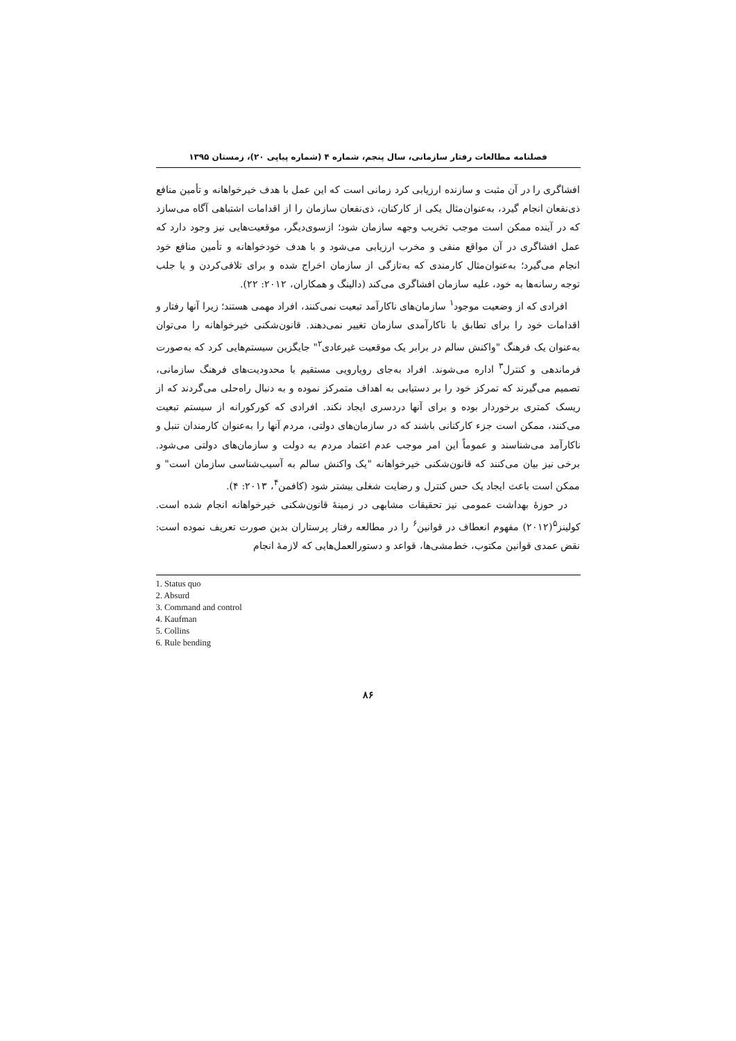فصلنامه مطالعات رفتار سازمانی، سال پنجم، شماره ۴ (شماره پیاپی ۲۰)، زمستان ۱۳۹۵
افشاگری را در آن مثبت و سازنده ارزیابی کرد زمانی است که این عمل با هدف خیرخواهانه و تأمین منافع ذی‌نفعان انجام گیرد، به‌عنوان‌مثال یکی از کارکنان، ذی‌نفعان سازمان را از اقدامات اشتباهی آگاه می‌سازد که در آینده ممکن است موجب تخریب وجهه سازمان شود؛ ازسوی‌دیگر، موقعیت‌هایی نیز وجود دارد که عمل افشاگری در آن مواقع منفی و مخرب ارزیابی می‌شود و با هدف خودخواهانه و تأمین منافع خود انجام می‌گیرد؛ به‌عنوان‌مثال کارمندی که به‌تازگی از سازمان اخراج شده و برای تلافی‌کردن و یا جلب توجه رسانه‌ها به خود، علیه سازمان افشاگری می‌کند (دالینگ و همکاران، ۲۰۱۲: ۲۲).
افرادی که از وضعیت موجود<sup>۱</sup> سازمان‌های ناکارآمد تبعیت نمی‌کنند، افراد مهمی هستند؛ زیرا آنها رفتار و اقدامات خود را برای تطابق با ناکارآمدی سازمان تغییر نمی‌دهند. قانون‌شکنی خیرخواهانه را می‌توان به‌عنوان یک فرهنگ "واکنش سالم در برابر یک موقعیت غیرعادی<sup>۲</sup>" جایگزین سیستم‌هایی کرد که به‌صورت فرماندهی و کنترل<sup>۳</sup> اداره می‌شوند. افراد به‌جای رویارویی مستقیم با محدودیت‌های فرهنگ سازمانی، تصمیم می‌گیرند که تمرکز خود را بر دستیابی به اهداف متمرکز نموده و به دنبال راه‌حلی می‌گردند که از ریسک کمتری برخوردار بوده و برای آنها دردسری ایجاد نکند. افرادی که کورکورانه از سیستم تبعیت می‌کنند، ممکن است جزء کارکنانی باشند که در سازمان‌های دولتی، مردم آنها را به‌عنوان کارمندان تنبل و ناکارآمد می‌شناسند و عموماً این امر موجب عدم اعتماد مردم به دولت و سازمان‌های دولتی می‌شود. برخی نیز بیان می‌کنند که قانون‌شکنی خیرخواهانه "یک واکنش سالم به آسیب‌شناسی سازمان است" و ممکن است باعث ایجاد یک حس کنترل و رضایت شغلی بیشتر شود (کافمن<sup>۴</sup>، ۲۰۱۳: ۴).
در حوزهٔ بهداشت عمومی نیز تحقیقات مشابهی در زمینهٔ قانون‌شکنی خیرخواهانه انجام شده است. کولینز<sup>۵</sup>(۲۰۱۲) مفهوم انعطاف در قوانین<sup>۶</sup> را در مطالعه رفتار پرستاران بدین صورت تعریف نموده است: نقض عمدی قوانین مکتوب، خط‌مشی‌ها، قواعد و دستورالعمل‌هایی که لازمهٔ انجام
1. Status quo
2. Absurd
3. Command and control
4. Kaufman
5. Collins
6. Rule bending
۸۶